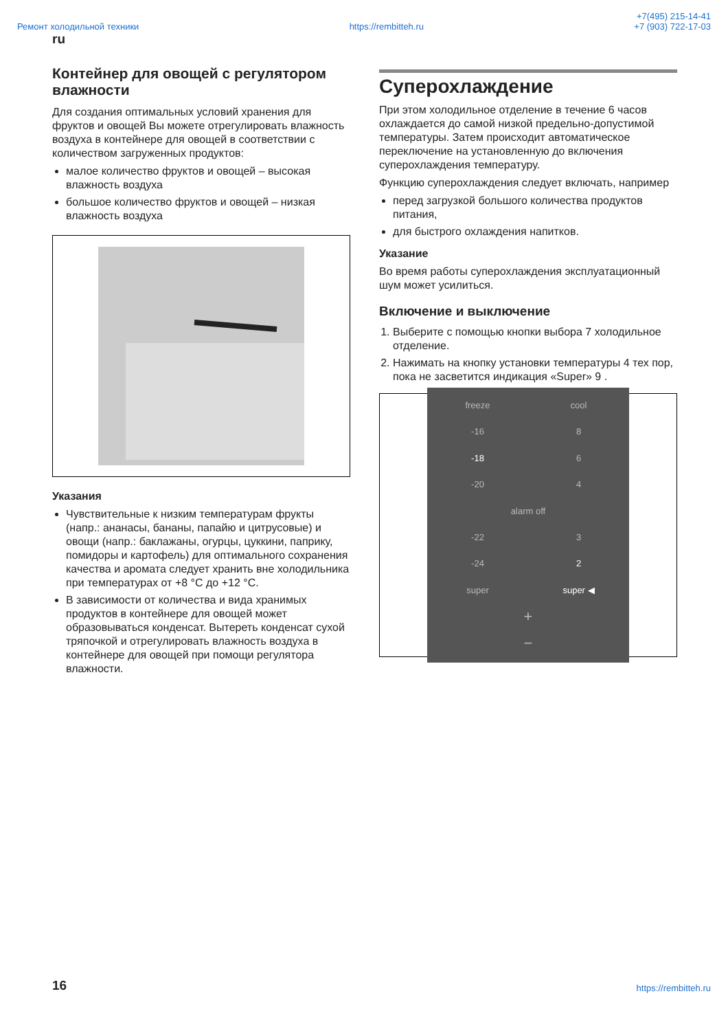Ремонт холодильной техники https://rembitteh.ru +7(495) 215-14-41
+7 (903) 722-17-03
ru
Контейнер для овощей с регулятором влажности
Для создания оптимальных условий хранения для фруктов и овощей Вы можете отрегулировать влажность воздуха в контейнере для овощей в соответствии с количеством загруженных продуктов:
малое количество фруктов и овощей – высокая влажность воздуха
большое количество фруктов и овощей – низкая влажность воздуха
Указания
Чувствительные к низким температурам фрукты (напр.: ананасы, бананы, папайю и цитрусовые) и овощи (напр.: баклажаны, огурцы, цуккини, паприку, помидоры и картофель) для оптимального сохранения качества и аромата следует хранить вне холодильника при температурах от +8 °C до +12 °C.
В зависимости от количества и вида хранимых продуктов в контейнере для овощей может образовываться конденсат. Вытереть конденсат сухой тряпочкой и отрегулировать влажность воздуха в контейнере для овощей при помощи регулятора влажности.
Суперохлаждение
При этом холодильное отделение в течение 6 часов охлаждается до самой низкой предельно-допустимой температуры. Затем происходит автоматическое переключение на установленную до включения суперохлаждения температуру.
Функцию суперохлаждения следует включать, например
перед загрузкой большого количества продуктов питания,
для быстрого охлаждения напитков.
Указание
Во время работы суперохлаждения эксплуатационный шум может усилиться.
Включение и выключение
1. Выберите с помощью кнопки выбора 7 холодильное отделение.
2. Нажимать на кнопку установки температуры 4 тех пор, пока не засветится индикация «Super» 9 .
freeze cool -16 8 -18 6 -20 4 alarm off -22 3 -24 2 super super ◀ + −
16 https://rembitteh.ru